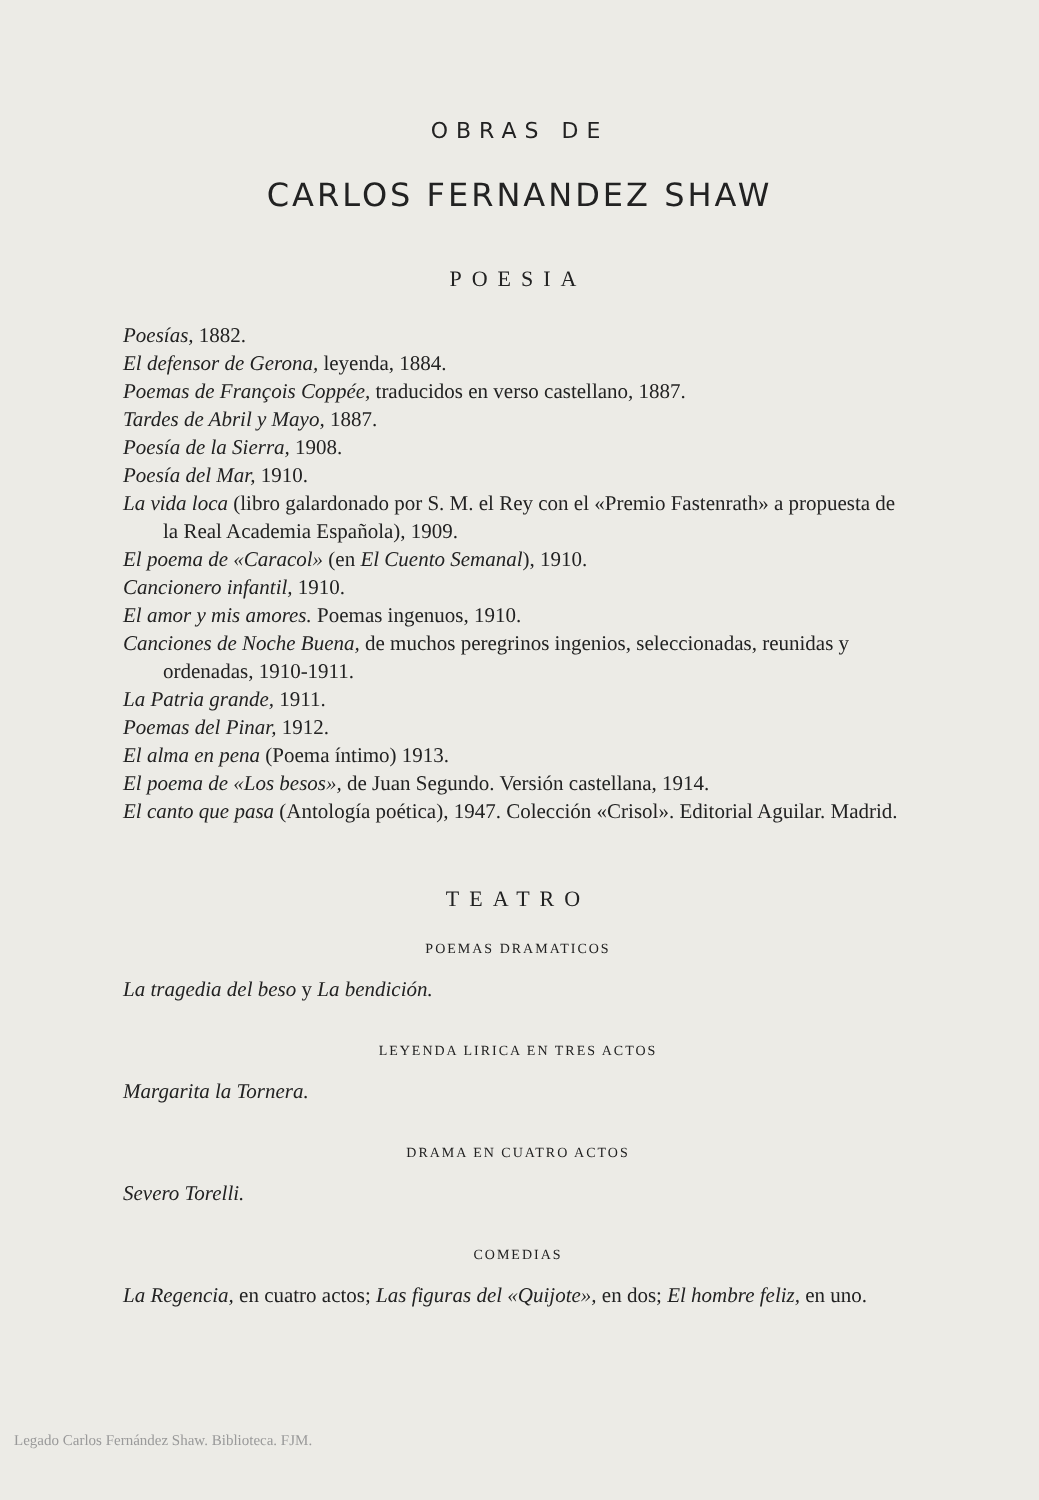OBRAS DE
CARLOS FERNANDEZ SHAW
POESIA
Poesías, 1882.
El defensor de Gerona, leyenda, 1884.
Poemas de François Coppée, traducidos en verso castellano, 1887.
Tardes de Abril y Mayo, 1887.
Poesía de la Sierra, 1908.
Poesía del Mar, 1910.
La vida loca (libro galardonado por S. M. el Rey con el «Premio Fastenrath» a propuesta de la Real Academia Española), 1909.
El poema de «Caracol» (en El Cuento Semanal), 1910.
Cancionero infantil, 1910.
El amor y mis amores. Poemas ingenuos, 1910.
Canciones de Noche Buena, de muchos peregrinos ingenios, seleccionadas, reunidas y ordenadas, 1910-1911.
La Patria grande, 1911.
Poemas del Pinar, 1912.
El alma en pena (Poema íntimo) 1913.
El poema de «Los besos», de Juan Segundo. Versión castellana, 1914.
El canto que pasa (Antología poética), 1947. Colección «Crisol». Editorial Aguilar. Madrid.
TEATRO
POEMAS DRAMATICOS
La tragedia del beso y La bendición.
LEYENDA LIRICA EN TRES ACTOS
Margarita la Tornera.
DRAMA EN CUATRO ACTOS
Severo Torelli.
COMEDIAS
La Regencia, en cuatro actos; Las figuras del «Quijote», en dos; El hombre feliz, en uno.
Legado Carlos Fernández Shaw. Biblioteca. FJM.